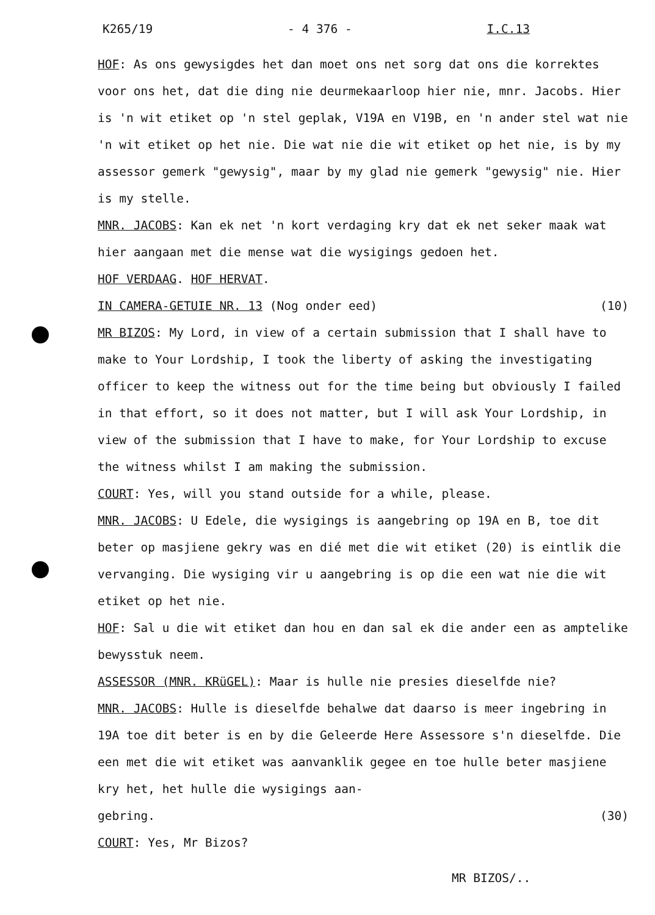K265/19 - 4 376 - I.C.13
HOF: As ons gewysigdes het dan moet ons net sorg dat ons die korrektes voor ons het, dat die ding nie deurmekaarloop hier nie, mnr. Jacobs. Hier is 'n wit etiket op 'n stel geplak, V19A en V19B, en 'n ander stel wat nie 'n wit etiket op het nie. Die wat nie die wit etiket op het nie, is by my assessor gemerk "gewysig", maar by my glad nie gemerk "gewysig" nie. Hier is my stelle.
MNR. JACOBS: Kan ek net 'n kort verdaging kry dat ek net seker maak wat hier aangaan met die mense wat die wysigings gedoen het.
HOF VERDAAG. HOF HERVAT.
IN CAMERA-GETUIE NR. 13 (Nog onder eed) (10)
MR BIZOS: My Lord, in view of a certain submission that I shall have to make to Your Lordship, I took the liberty of asking the investigating officer to keep the witness out for the time being but obviously I failed in that effort, so it does not matter, but I will ask Your Lordship, in view of the submission that I have to make, for Your Lordship to excuse the witness whilst I am making the submission.
COURT: Yes, will you stand outside for a while, please.
MNR. JACOBS: U Edele, die wysigings is aangebring op 19A en B, toe dit beter op masjiene gekry was en dié met die wit etiket (20) is eintlik die vervanging. Die wysiging vir u aangebring is op die een wat nie die wit etiket op het nie.
HOF: Sal u die wit etiket dan hou en dan sal ek die ander een as amptelike bewysstuk neem.
ASSESSOR (MNR. KRüGEL): Maar is hulle nie presies dieselfde nie?
MNR. JACOBS: Hulle is dieselfde behalwe dat daarso is meer ingebring in 19A toe dit beter is en by die Geleerde Here Assessore s'n dieselfde. Die een met die wit etiket was aanvanklik gegee en toe hulle beter masjiene kry het, het hulle die wysigings aan-
gebring. (30)
COURT: Yes, Mr Bizos?
MR BIZOS/..